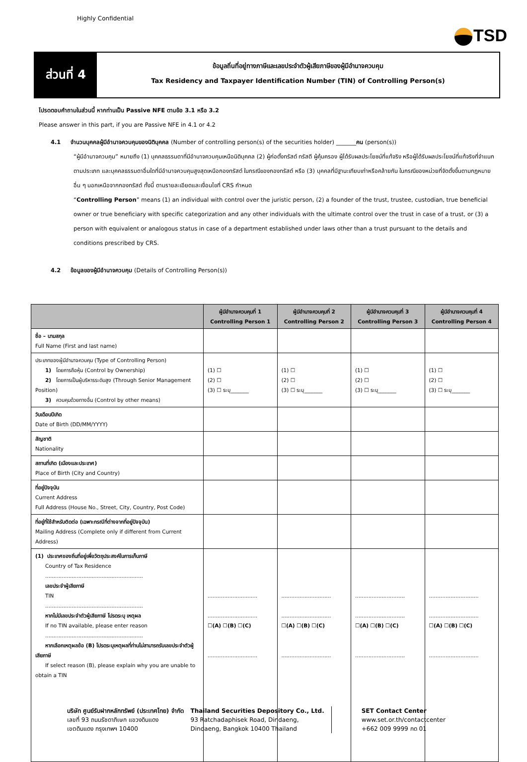Highly Confidential
TSD
ส่วนที่ 4
ข้อมูลถิ่นที่อยู่ทางภาษีและเลขประจำตัวผู้เสียภาษีของผู้มีอำนาจควบคุม
Tax Residency and Taxpayer Identification Number (TIN) of Controlling Person(s)
โปรดตอบคำถามในส่วนนี้ หากท่านเป็น Passive NFE ตามข้อ 3.1 หรือ 3.2
Please answer in this part, if you are Passive NFE in 4.1 or 4.2
4.1 จำนวนบุคคลผู้มีอำนาจควบคุมของนิติบุคคล (Number of controlling person(s) of the securities holder) _______คน (person(s))
“ผู้มีอำนาจควบคุม” หมายถึง (1) บุคคลธรรมดาที่มีอำนาจควบคุมเหนือนิติบุคคล (2) ผู้ก่อตั้งทรัสต์ ทรัสตี ผู้คุ้มครอง ผู้ได้รับผลประโยชน์ที่แท้จริง หรือผู้ได้รับผลประโยชน์ที่แท้จริงที่จำแนกตามประเภท และบุคคลธรรมดาอื่นใดที่มีอำนาจควบคุมสูงสุดเหนือกองทรัสต์ ในกรณีของกองทรัสต์ หรือ (3) บุคคลที่มีฐานะเทียบเท่าหรือคล้ายกัน ในกรณีของหน่วยที่จัดตั้งขึ้นตามกฎหมายอื่น ๆ นอกเหนือจากกองทรัสต์ ทั้งนี้ ตามรายละเอียดและเงื่อนไขที่ CRS กำหนด
“Controlling Person” means (1) an individual with control over the juristic person, (2) a founder of the trust, trustee, custodian, true beneficial owner or true beneficiary with specific categorization and any other individuals with the ultimate control over the trust in case of a trust, or (3) a person with equivalent or analogous status in case of a department established under laws other than a trust pursuant to the details and conditions prescribed by CRS.
4.2 ข้อมูลของผู้มีอำนาจควบคุม (Details of Controlling Person(s))
| | ผู้มีอำนาจควบคุมที่ 1 Controlling Person 1 | ผู้มีอำนาจควบคุมที่ 2 Controlling Person 2 | ผู้มีอำนาจควบคุมที่ 3 Controlling Person 3 | ผู้มีอำนาจควบคุมที่ 4 Controlling Person 4 |
| --- | --- | --- | --- | --- |
| ชื่อ – นามสกุล Full Name (First and last name) | | | | |
| ประเภทของผู้มีอำนาจควบคุม (Type of Controlling Person) 1) โดยการถือหุ้น (Control by Ownership) 2) โดยการเป็นผู้บริหารระดับสูง (Through Senior Management Position) 3) ควบคุมด้วยทางอื่น (Control by other means) | (1) ☐ (2) ☐ (3) ☐ ระบุ_______ | (1) ☐ (2) ☐ (3) ☐ ระบุ_______ | (1) ☐ (2) ☐ (3) ☐ ระบุ_______ | (1) ☐ (2) ☐ (3) ☐ ระบุ_______ |
| วันเดือนปีเกิด Date of Birth (DD/MM/YYYY) | | | | |
| สัญชาติ Nationality | | | | |
| สถานที่เกิด (เมืองและประเทศ) Place of Birth (City and Country) | | | | |
| ที่อยู่ปัจจุบัน Current Address Full Address (House No., Street, City, Country, Post Code) | | | | |
| ที่อยู่ที่ใช้สำหรับติดต่อ (เฉพาะกรณีที่ต่างจากที่อยู่ปัจจุบัน) Mailing Address (Complete only if different from Current Address) | | | | |
| (1) ประเทศของถิ่นที่อยู่เพื่อวัตถุประสงค์ในการเก็บภาษี Country of Tax Residence ........................................................... เลขประจำผู้เสียภาษี TIN ........................................................... หากไม่มีเลขประจำตัวผู้เสียภาษี โปรดระบุ เหตุผล If no TIN available, please enter reason ........................................................... หากเลือกเหตุผลข้อ (B) โปรดระบุเหตุผลที่ท่านไม่สามารถรับเลขประจำตัวผู้เสียภาษี If select reason (B), please explain why you are unable to obtain a TIN | .............................. .............................. ☐ (A) ☐ (B) ☐ (C) .............................. | .............................. .............................. ☐ (A) ☐ (B) ☐ (C) .............................. | .............................. .............................. ☐ (A) ☐ (B) ☐ (C) .............................. | .............................. .............................. ☐ (A) ☐ (B) ☐ (C) .............................. |
บริษัท ศูนย์รับฝากหลักทรัพย์ (ประเทศไทย) จำกัด
เลขที่ 93 ถนนรัชดาภิเษก แขวงดินแดง
เขตดินแดง กรุงเทพฯ 10400
Thailand Securities Depository Co., Ltd.
93 Ratchadaphisek Road, Dindaeng,
Dindaeng, Bangkok 10400 Thailand
SET Contact Center
www.set.or.th/contactcenter
+662 009 9999 กด 01